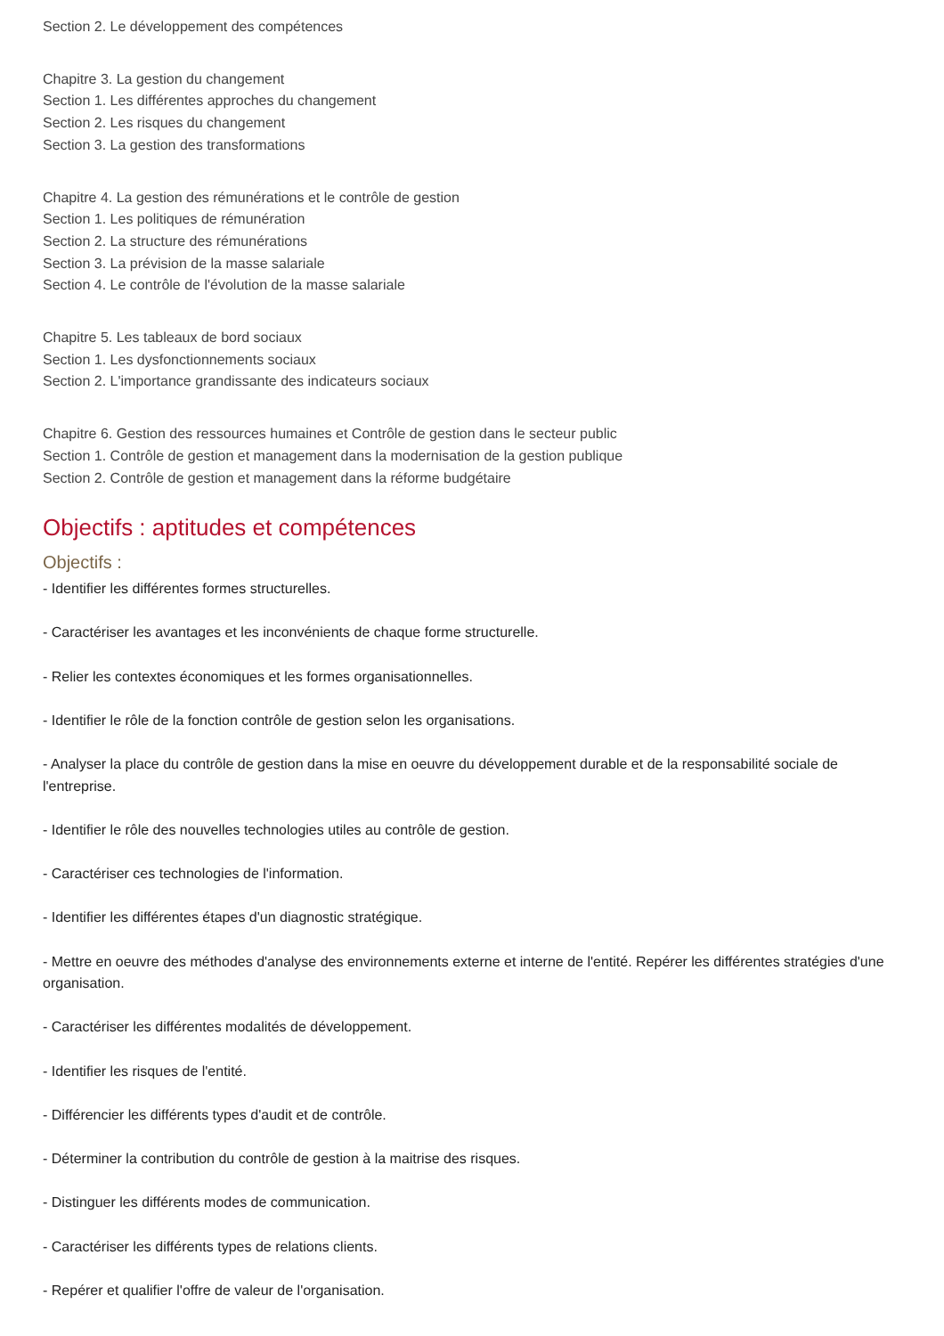Section 2. Le développement des compétences
Chapitre 3. La gestion du changement
Section 1. Les différentes approches du changement
Section 2. Les risques du changement
Section 3. La gestion des transformations
Chapitre 4. La gestion des rémunérations et le contrôle de gestion
Section 1. Les politiques de rémunération
Section 2. La structure des rémunérations
Section 3. La prévision de la masse salariale
Section 4. Le contrôle de l'évolution de la masse salariale
Chapitre 5. Les tableaux de bord sociaux
Section 1. Les dysfonctionnements sociaux
Section 2. L'importance grandissante des indicateurs sociaux
Chapitre 6. Gestion des ressources humaines et Contrôle de gestion dans le secteur public
Section 1. Contrôle de gestion et management dans la modernisation de la gestion publique
Section 2. Contrôle de gestion et management dans la réforme budgétaire
Objectifs : aptitudes et compétences
Objectifs :
- Identifier les différentes formes structurelles.
- Caractériser les avantages et les inconvénients de chaque forme structurelle.
- Relier les contextes économiques et les formes organisationnelles.
- Identifier le rôle de la fonction contrôle de gestion selon les organisations.
- Analyser la place du contrôle de gestion dans la mise en oeuvre du développement durable et de la responsabilité sociale de l'entreprise.
- Identifier le rôle des nouvelles technologies utiles au contrôle de gestion.
- Caractériser ces technologies de l'information.
- Identifier les différentes étapes d'un diagnostic stratégique.
- Mettre en oeuvre des méthodes d'analyse des environnements externe et interne de l'entité. Repérer les différentes stratégies d'une organisation.
- Caractériser les différentes modalités de développement.
- Identifier les risques de l'entité.
- Différencier les différents types d'audit et de contrôle.
- Déterminer la contribution du contrôle de gestion à la maitrise des risques.
- Distinguer les différents modes de communication.
- Caractériser les différents types de relations clients.
- Repérer et qualifier l'offre de valeur de l'organisation.